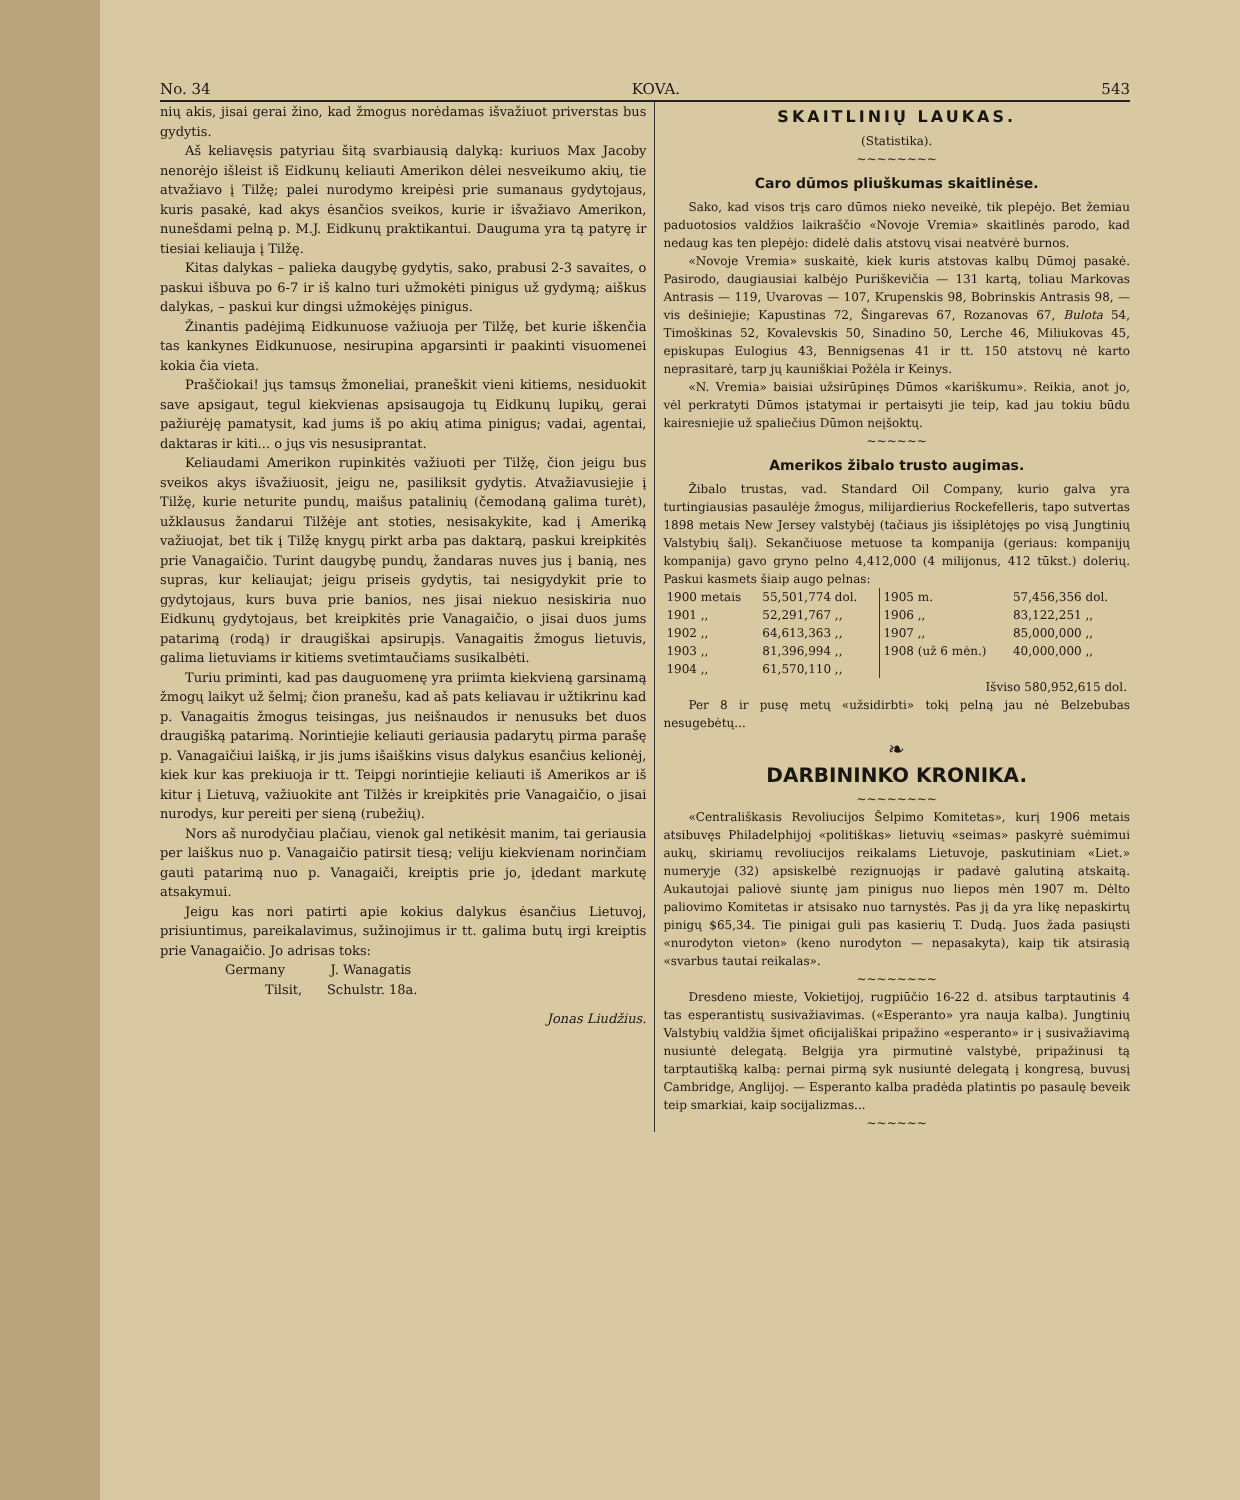No. 34 KOVA. 543
nių akis, jisai gerai žino, kad žmogus norėdamas išvažiuot priverstas bus gydytis.
Aš keliavęsis patyriau šitą svarbiausią dalyką: kuriuos Max Jacoby nenorėjo išleist iš Eidkunų keliauti Amerikon dėlei nesveikumo akių, tie atvažiavo į Tilžę; palei nurodymo kreipėsi prie sumanaus gydytojaus, kuris pasakė, kad akys ėsančios sveikos, kurie ir išvažiavo Amerikon, nunešdami pelną p. M.J. Eidkunų praktikantui. Dauguma yra tą patyrę ir tiesiai keliauja į Tilžę.
Kitas dalykas – palieka daugybę gydytis, sako, prabusi 2-3 savaites, o paskui išbuva po 6-7 ir iš kalno turi užmokėti pinigus už gydymą; aiškus dalykas, – paskui kur dingsi užmokėjęs pinigus.
Žinantis padėjimą Eidkunuose važiuoja per Tilžę, bet kurie iškenčia tas kankynes Eidkunuose, nesirupina apgarsinti ir paakinti visuomenei kokia čia vieta.
Praščiokai! jųs tamsųs žmoneliai, praneškit vieni kitiems, nesiduokit save apsigaut, tegul kiekvienas apsisaugoja tų Eidkunų lupikų, gerai pažiurėję pamatysit, kad jums iš po akių atima pinigus; vadai, agentai, daktaras ir kiti... o jųs vis nesusiprantat.
Keliaudami Amerikon rupinkitės važiuoti per Tilžę, čion jeigu bus sveikos akys išvažiuosit, jeigu ne, pasiliksit gydytis. Atvažiavusiejie į Tilžę, kurie neturite pundų, maišus patalinių (čemodaną galima turėt), užklausus žandarui Tilžėje ant stoties, nesisakykite, kad į Ameriką važiuojat, bet tik į Tilžę knygų pirkt arba pas daktarą, paskui kreipkitės prie Vanagaičio. Turint daugybę pundų, žandaras nuves jus į banią, nes supras, kur keliaujat; jeigu priseis gydytis, tai nesigydykit prie to gydytojaus, kurs buva prie banios, nes jisai niekuo nesiskiria nuo Eidkunų gydytojaus, bet kreipkitės prie Vanagaičio, o jisai duos jums patarimą (rodą) ir draugiškai apsirupįs. Vanagaitis žmogus lietuvis, galima lietuviams ir kitiems svetimtaučiams susikalbėti.
Turiu priminti, kad pas dauguomenę yra priimta kiekvieną garsinamą žmogų laikyt už šelmį; čion pranešu, kad aš pats keliavau ir užtikrinu kad p. Vanagaitis žmogus teisingas, jus neišnaudos ir nenusuks bet duos draugišką patarimą. Norintiejie keliauti geriausia padarytų pirma parašę p. Vanagaičiui laišką, ir jis jums išaiškins visus dalykus esančius kelionėj, kiek kur kas prekiuoja ir tt. Teipgi norintiejie keliauti iš Amerikos ar iš kitur į Lietuvą, važiuokite ant Tilžės ir kreipkitės prie Vanagaičio, o jisai nurodys, kur pereiti per sieną (rubežių).
Nors aš nurodyčiau plačiau, vienok gal netikėsit manim, tai geriausia per laiškus nuo p. Vanagaičio patirsit tiesą; veliju kiekvienam norinčiam gauti patarimą nuo p. Vanagaiči, kreiptis prie jo, įdedant markutę atsakymui.
Jeigu kas nori patirti apie kokius dalykus ėsančius Lietuvoj, prisiuntimus, pareikalavimus, sužinojimus ir tt. galima butų irgi kreiptis prie Vanagaičio. Jo adrisas toks:
Germany J. Wanagatis
Tilsit, Schulstr. 18a.
Jonas Liudžius.
SKAITLINIŲ LAUKAS.
(Statistika).
~~~~~~~~
Caro dūmos pliuškumas skaitlinėse.
Sako, kad visos trįs caro dūmos nieko neveikė, tik plepėjo. Bet žemiau paduotosios valdžios laikraščio «Novoje Vremia» skaitlinės parodo, kad nedaug kas ten plepėjo: didelė dalis atstovų visai neatvėrė burnos.
«Novoje Vremia» suskaitė, kiek kuris atstovas kalbų Dūmoj pasakė. Pasirodo, daugiausiai kalbėjo Puriškevičia — 131 kartą, toliau Markovas Antrasis — 119, Uvarovas — 107, Krupenskis 98, Bobrinskis Antrasis 98, — vis dešiniejie; Kapustinas 72, Šingarevas 67, Rozanovas 67, Bulota 54, Timoškinas 52, Kovalevskis 50, Sinadino 50, Lerche 46, Miliukovas 45, episkupas Eulogius 43, Bennigsenas 41 ir tt. 150 atstovų nė karto neprasitarė, tarp jų kauniškiai Požėla ir Keinys.
«N. Vremia» baisiai užsirūpinęs Dūmos «kariškumu». Reikia, anot jo, vėl perkratyti Dūmos įstatymai ir pertaisyti jie teip, kad jau tokiu būdu kairesniejie už spaliečius Dūmon neįšoktų.
~~~~~~
Amerikos žibalo trusto augimas.
Žibalo trustas, vad. Standard Oil Company, kurio galva yra turtingiausias pasaulėje žmogus, milijardierius Rockefelleris, tapo sutvertas 1898 metais New Jersey valstybėj (tačiaus jis išsiplėtojęs po visą Jungtinių Valstybių šalį). Sekančiuose metuose ta kompanija (geriaus: kompanijų kompanija) gavo gryno pelno 4,412,000 (4 milijonus, 412 tūkst.) dolerių. Paskui kasmets šiaip augo pelnas:
| 1900 metais | 55,501,774 dol. | 1905 m. | 57,456,356 dol. |
| 1901 ,, | 52,291,767 ,, | 1906 ,, | 83,122,251 ,, |
| 1902 ,, | 64,613,363 ,, | 1907 ,, | 85,000,000 ,, |
| 1903 ,, | 81,396,994 ,, | 1908 (už 6 mėn.) | 40,000,000 ,, |
| 1904 ,, | 61,570,110 ,, | | |
| | | Išviso 580,952,615 dol. | |
Per 8 ir pusę metų «užsidirbti» tokį pelną jau nė Belzebubas nesugebėtų...
❧
DARBININKO KRONIKA.
~~~~~~~~
«Centrališkasis Revoliucijos Šelpimo Komitetas», kurį 1906 metais atsibuvęs Philadelphijoj «politiškas» lietuvių «seimas» paskyrė suėmimui aukų, skiriamų revoliucijos reikalams Lietuvoje, paskutiniam «Liet.» numeryje (32) apsiskelbė rezignuojąs ir padavė galutiną atskaitą. Aukautojai paliovė siuntę jam pinigus nuo liepos mėn 1907 m. Dėlto paliovimo Komitetas ir atsisako nuo tarnystės. Pas jį da yra likę nepaskirtų pinigų $65,34. Tie pinigai guli pas kasierių T. Dudą. Juos žada pasiųsti «nurodyton vieton» (keno nurodyton — nepasakyta), kaip tik atsirasią «svarbus tautai reikalas».
~~~~~~~~
Dresdeno mieste, Vokietijoj, rugpiūčio 16-22 d. atsibus tarptautinis 4 tas esperantistų susivažiavimas. («Esperanto» yra nauja kalba). Jungtinių Valstybių valdžia šįmet oficijališkai pripažino «esperanto» ir į susivažiavimą nusiuntė delegatą. Belgija yra pirmutinė valstybė, pripažinusi tą tarptautišką kalbą: pernai pirmą syk nusiuntė delegatą į kongresą, buvusį Cambridge, Anglijoj. — Esperanto kalba pradėda platintis po pasaulę beveik teip smarkiai, kaip socijalizmas...
~~~~~~